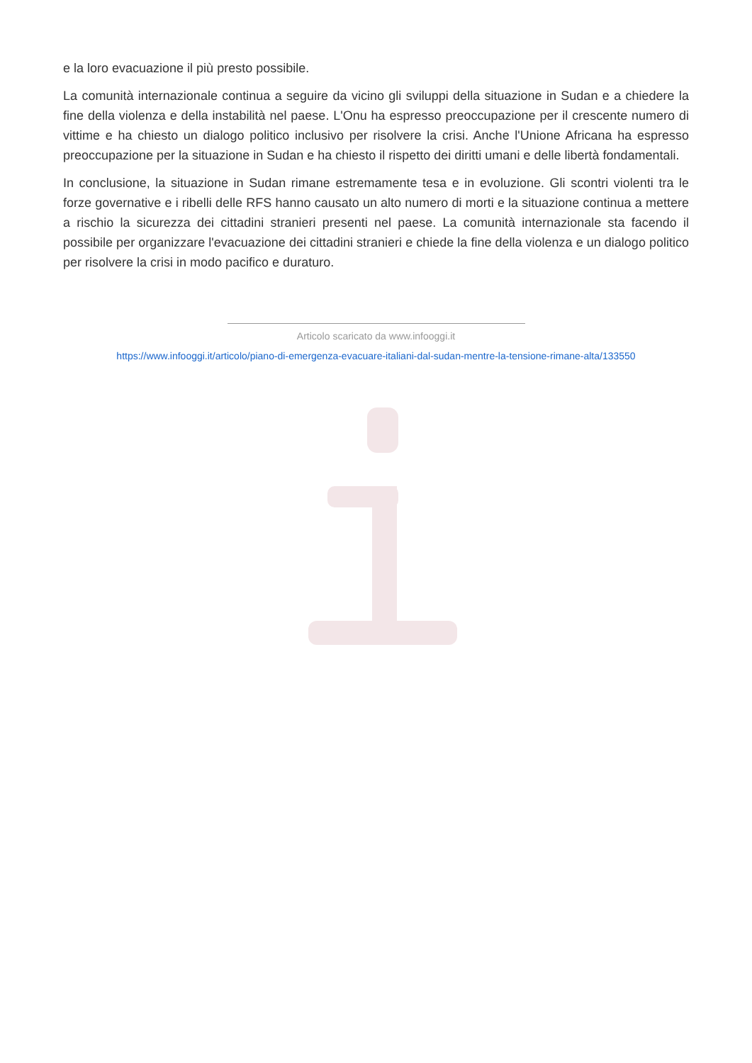e la loro evacuazione il più presto possibile.
La comunità internazionale continua a seguire da vicino gli sviluppi della situazione in Sudan e a chiedere la fine della violenza e della instabilità nel paese. L'Onu ha espresso preoccupazione per il crescente numero di vittime e ha chiesto un dialogo politico inclusivo per risolvere la crisi. Anche l'Unione Africana ha espresso preoccupazione per la situazione in Sudan e ha chiesto il rispetto dei diritti umani e delle libertà fondamentali.
In conclusione, la situazione in Sudan rimane estremamente tesa e in evoluzione. Gli scontri violenti tra le forze governative e i ribelli delle RFS hanno causato un alto numero di morti e la situazione continua a mettere a rischio la sicurezza dei cittadini stranieri presenti nel paese. La comunità internazionale sta facendo il possibile per organizzare l'evacuazione dei cittadini stranieri e chiede la fine della violenza e un dialogo politico per risolvere la crisi in modo pacifico e duraturo.
Articolo scaricato da www.infooggi.it
https://www.infooggi.it/articolo/piano-di-emergenza-evacuare-italiani-dal-sudan-mentre-la-tensione-rimane-alta/133550